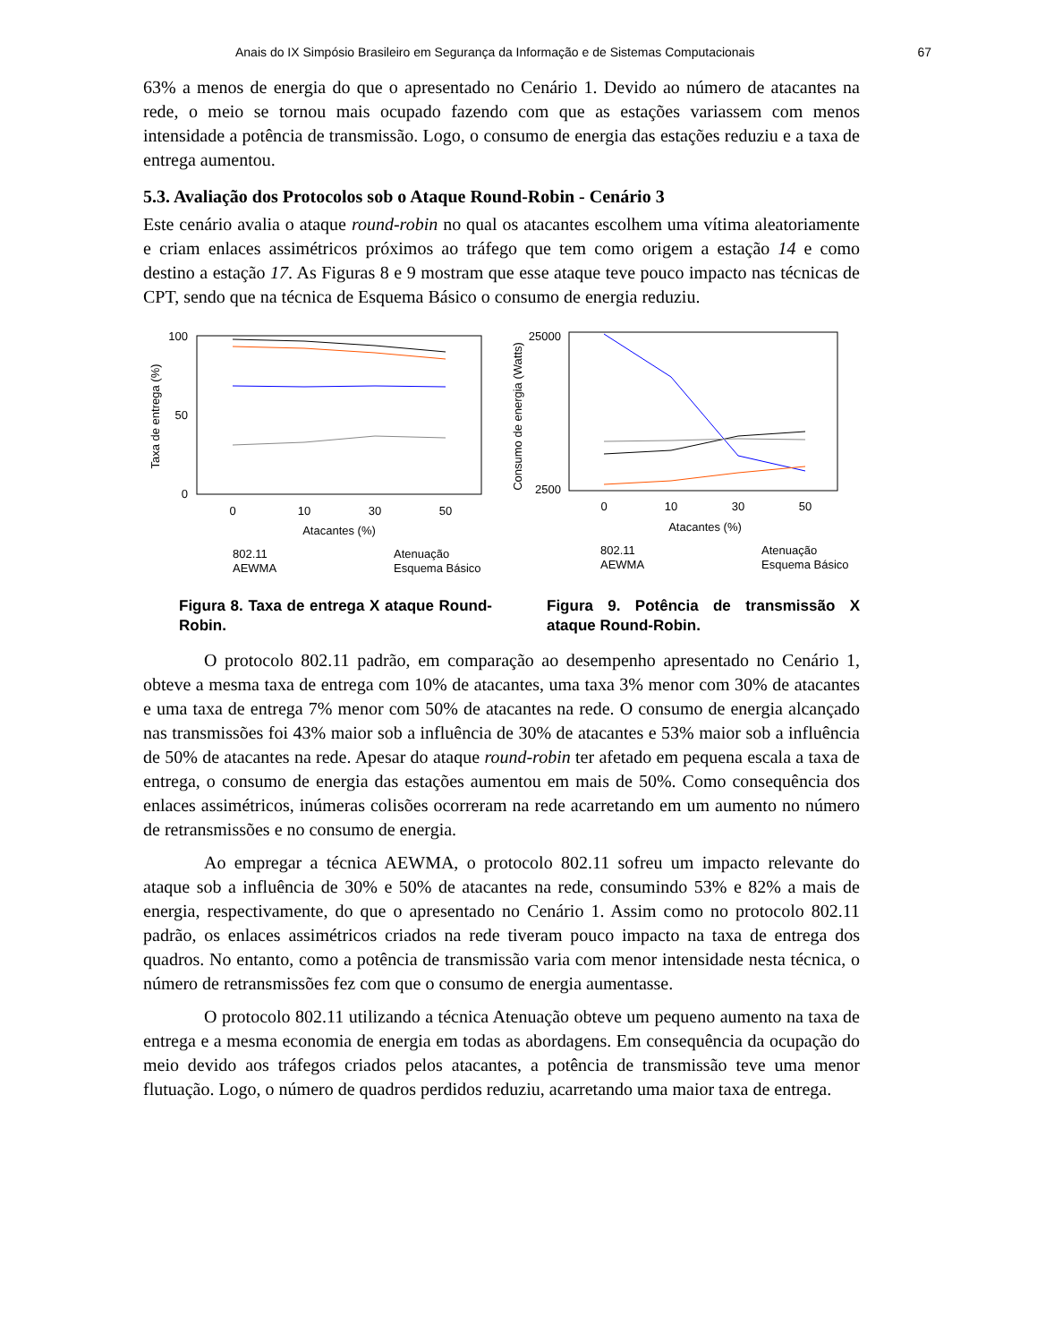Anais do IX Simpósio Brasileiro em Segurança da Informação e de Sistemas Computacionais 67
63% a menos de energia do que o apresentado no Cenário 1. Devido ao número de atacantes na rede, o meio se tornou mais ocupado fazendo com que as estações variassem com menos intensidade a potência de transmissão. Logo, o consumo de energia das estações reduziu e a taxa de entrega aumentou.
5.3. Avaliação dos Protocolos sob o Ataque Round-Robin - Cenário 3
Este cenário avalia o ataque round-robin no qual os atacantes escolhem uma vítima aleatoriamente e criam enlaces assimétricos próximos ao tráfego que tem como origem a estação 14 e como destino a estação 17. As Figuras 8 e 9 mostram que esse ataque teve pouco impacto nas técnicas de CPT, sendo que na técnica de Esquema Básico o consumo de energia reduziu.
Taxa de entrega (%)
100
50
0
0
10
30
50
Atacantes (%)
802.11
AEWMA
Atenuação
Esquema Básico
Figura 8. Taxa de entrega X ataque Round-Robin.
Consumo de energia (Watts)
25000
2500
0
10
30
50
Atacantes (%)
802.11
AEWMA
Atenuação
Esquema Básico
Figura 9. Potência de transmissão X ataque Round-Robin.
O protocolo 802.11 padrão, em comparação ao desempenho apresentado no Cenário 1, obteve a mesma taxa de entrega com 10% de atacantes, uma taxa 3% menor com 30% de atacantes e uma taxa de entrega 7% menor com 50% de atacantes na rede. O consumo de energia alcançado nas transmissões foi 43% maior sob a influência de 30% de atacantes e 53% maior sob a influência de 50% de atacantes na rede. Apesar do ataque round-robin ter afetado em pequena escala a taxa de entrega, o consumo de energia das estações aumentou em mais de 50%. Como consequência dos enlaces assimétricos, inúmeras colisões ocorreram na rede acarretando em um aumento no número de retransmissões e no consumo de energia.
Ao empregar a técnica AEWMA, o protocolo 802.11 sofreu um impacto relevante do ataque sob a influência de 30% e 50% de atacantes na rede, consumindo 53% e 82% a mais de energia, respectivamente, do que o apresentado no Cenário 1. Assim como no protocolo 802.11 padrão, os enlaces assimétricos criados na rede tiveram pouco impacto na taxa de entrega dos quadros. No entanto, como a potência de transmissão varia com menor intensidade nesta técnica, o número de retransmissões fez com que o consumo de energia aumentasse.
O protocolo 802.11 utilizando a técnica Atenuação obteve um pequeno aumento na taxa de entrega e a mesma economia de energia em todas as abordagens. Em consequência da ocupação do meio devido aos tráfegos criados pelos atacantes, a potência de transmissão teve uma menor flutuação. Logo, o número de quadros perdidos reduziu, acarretando uma maior taxa de entrega.